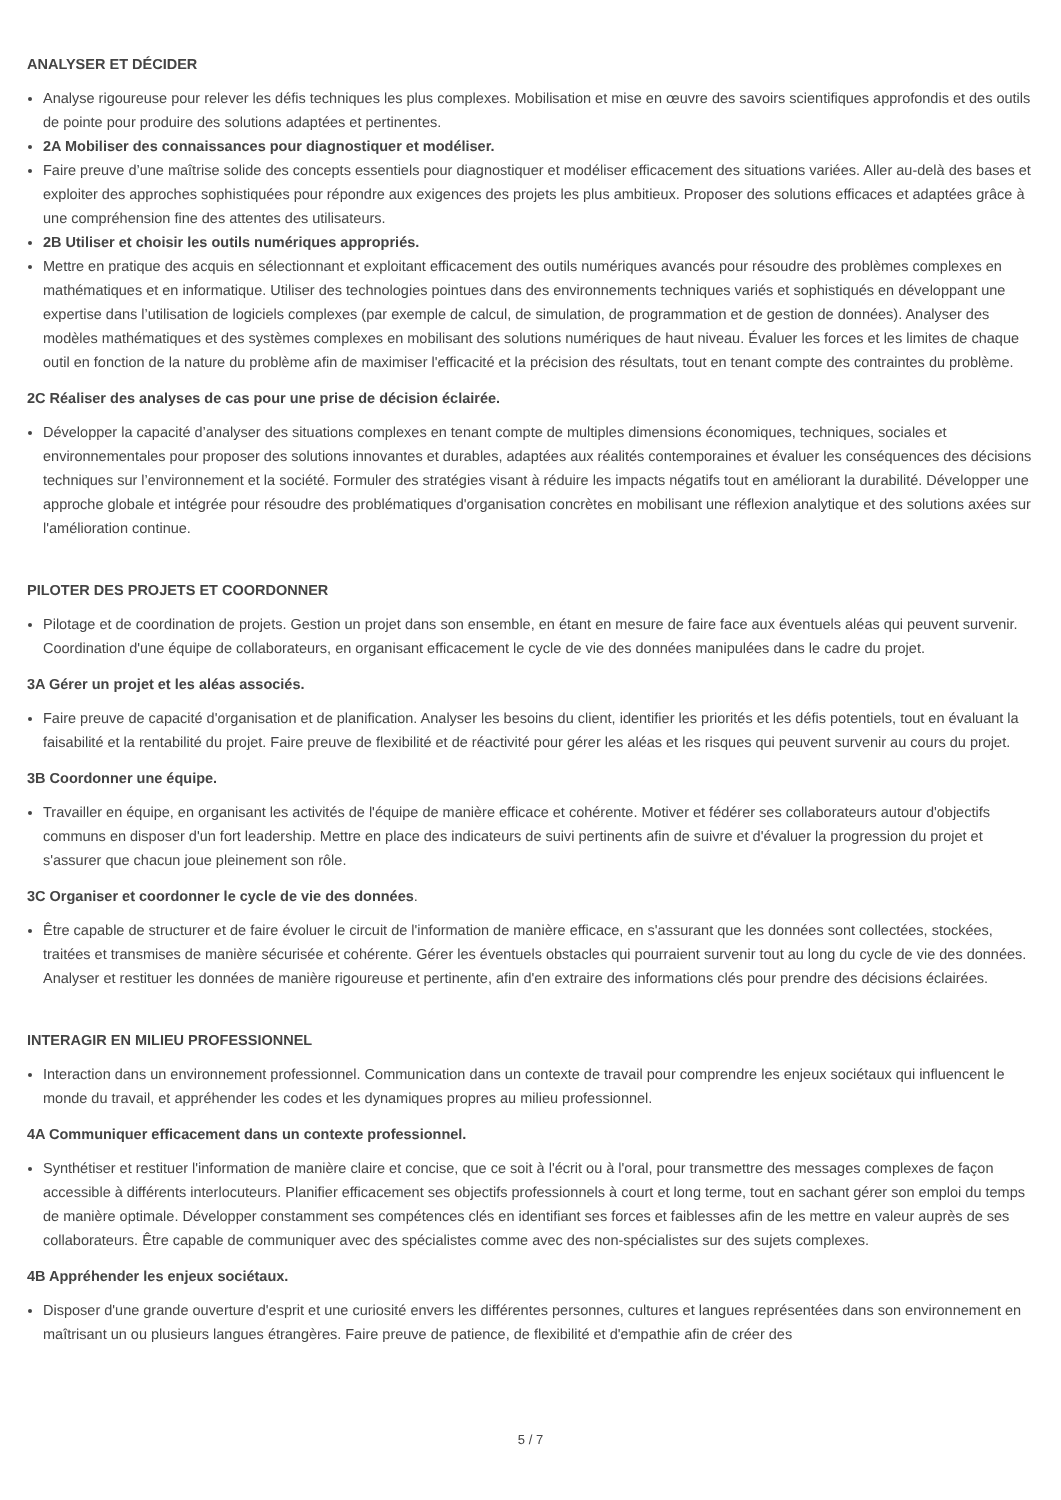ANALYSER ET DÉCIDER
Analyse rigoureuse pour relever les défis techniques les plus complexes. Mobilisation et mise en œuvre des savoirs scientifiques approfondis et des outils de pointe pour produire des solutions adaptées et pertinentes.
2A Mobiliser des connaissances pour diagnostiquer et modéliser.
Faire preuve d’une maîtrise solide des concepts essentiels pour diagnostiquer et modéliser efficacement des situations variées. Aller au-delà des bases et exploiter des approches sophistiquées pour répondre aux exigences des projets les plus ambitieux. Proposer des solutions efficaces et adaptées grâce à une compréhension fine des attentes des utilisateurs.
2B Utiliser et choisir les outils numériques appropriés.
Mettre en pratique des acquis en sélectionnant et exploitant efficacement des outils numériques avancés pour résoudre des problèmes complexes en mathématiques et en informatique. Utiliser des technologies pointues dans des environnements techniques variés et sophistiqués en développant une expertise dans l’utilisation de logiciels complexes (par exemple de calcul, de simulation, de programmation et de gestion de données). Analyser des modèles mathématiques et des systèmes complexes en mobilisant des solutions numériques de haut niveau. Évaluer les forces et les limites de chaque outil en fonction de la nature du problème afin de maximiser l'efficacité et la précision des résultats, tout en tenant compte des contraintes du problème.
2C Réaliser des analyses de cas pour une prise de décision éclairée.
Développer la capacité d’analyser des situations complexes en tenant compte de multiples dimensions économiques, techniques, sociales et environnementales pour proposer des solutions innovantes et durables, adaptées aux réalités contemporaines et évaluer les conséquences des décisions techniques sur l’environnement et la société. Formuler des stratégies visant à réduire les impacts négatifs tout en améliorant la durabilité. Développer une approche globale et intégrée pour résoudre des problématiques d'organisation concrètes en mobilisant une réflexion analytique et des solutions axées sur l'amélioration continue.
PILOTER DES PROJETS ET COORDONNER
Pilotage et de coordination de projets. Gestion un projet dans son ensemble, en étant en mesure de faire face aux éventuels aléas qui peuvent survenir. Coordination d'une équipe de collaborateurs, en organisant efficacement le cycle de vie des données manipulées dans le cadre du projet.
3A Gérer un projet et les aléas associés.
Faire preuve de capacité d'organisation et de planification. Analyser les besoins du client, identifier les priorités et les défis potentiels, tout en évaluant la faisabilité et la rentabilité du projet. Faire preuve de flexibilité et de réactivité pour gérer les aléas et les risques qui peuvent survenir au cours du projet.
3B Coordonner une équipe.
Travailler en équipe, en organisant les activités de l'équipe de manière efficace et cohérente. Motiver et fédérer ses collaborateurs autour d'objectifs communs en disposer d'un fort leadership. Mettre en place des indicateurs de suivi pertinents afin de suivre et d'évaluer la progression du projet et s'assurer que chacun joue pleinement son rôle.
3C Organiser et coordonner le cycle de vie des données.
Être capable de structurer et de faire évoluer le circuit de l'information de manière efficace, en s'assurant que les données sont collectées, stockées, traitées et transmises de manière sécurisée et cohérente. Gérer les éventuels obstacles qui pourraient survenir tout au long du cycle de vie des données. Analyser et restituer les données de manière rigoureuse et pertinente, afin d'en extraire des informations clés pour prendre des décisions éclairées.
INTERAGIR EN MILIEU PROFESSIONNEL
Interaction dans un environnement professionnel. Communication dans un contexte de travail pour comprendre les enjeux sociétaux qui influencent le monde du travail, et appréhender les codes et les dynamiques propres au milieu professionnel.
4A Communiquer efficacement dans un contexte professionnel.
Synthétiser et restituer l'information de manière claire et concise, que ce soit à l'écrit ou à l'oral, pour transmettre des messages complexes de façon accessible à différents interlocuteurs. Planifier efficacement ses objectifs professionnels à court et long terme, tout en sachant gérer son emploi du temps de manière optimale. Développer constamment ses compétences clés en identifiant ses forces et faiblesses afin de les mettre en valeur auprès de ses collaborateurs. Être capable de communiquer avec des spécialistes comme avec des non-spécialistes sur des sujets complexes.
4B Appréhender les enjeux sociétaux.
Disposer d'une grande ouverture d'esprit et une curiosité envers les différentes personnes, cultures et langues représentées dans son environnement en maîtrisant un ou plusieurs langues étrangères. Faire preuve de patience, de flexibilité et d'empathie afin de créer des
5 / 7